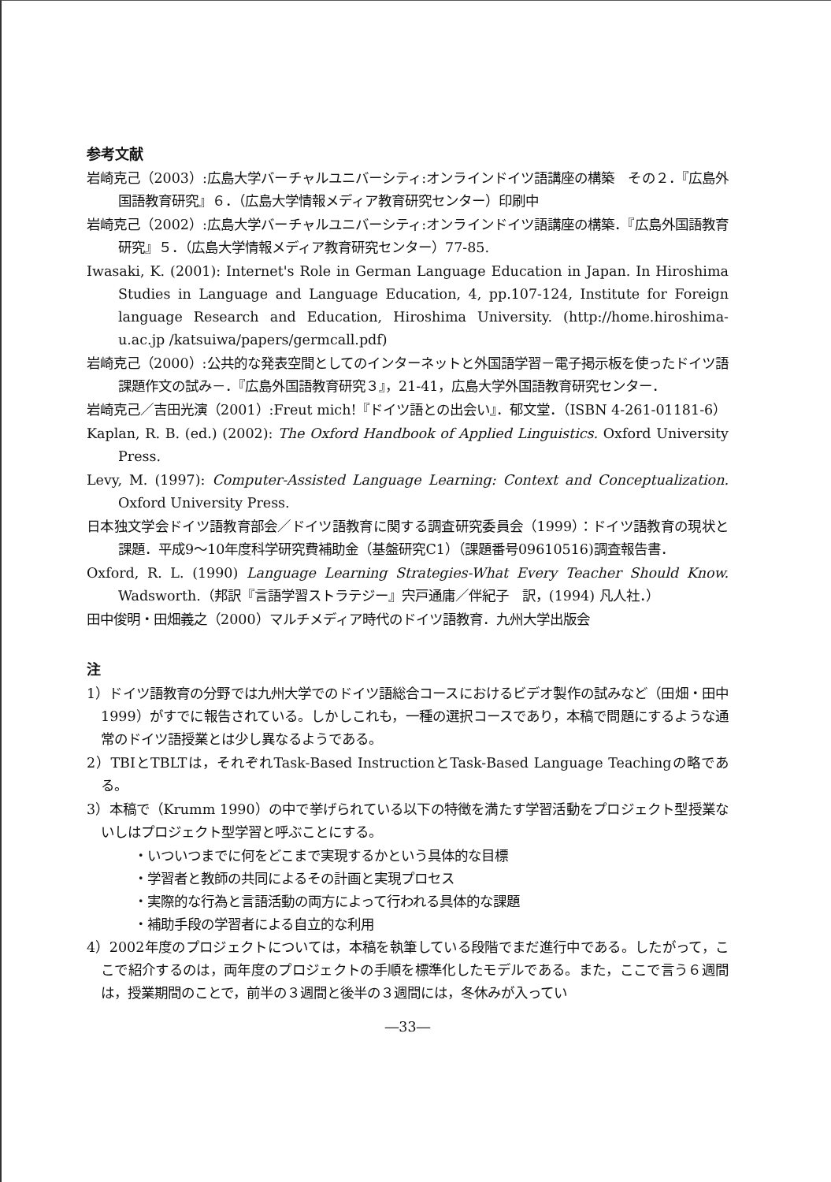参考文献
岩崎克己（2003）:広島大学バーチャルユニバーシティ:オンラインドイツ語講座の構築　その２．『広島外国語教育研究』６．（広島大学情報メディア教育研究センター）印刷中
岩崎克己（2002）:広島大学バーチャルユニバーシティ:オンラインドイツ語講座の構築．『広島外国語教育研究』５．（広島大学情報メディア教育研究センター）77-85.
Iwasaki, K. (2001): Internet's Role in German Language Education in Japan. In Hiroshima Studies in Language and Language Education, 4, pp.107-124, Institute for Foreign language Research and Education, Hiroshima University. (http://home.hiroshima-u.ac.jp /katsuiwa/papers/germcall.pdf)
岩崎克己（2000）:公共的な発表空間としてのインターネットと外国語学習－電子掲示板を使ったドイツ語課題作文の試み－．『広島外国語教育研究３』，21-41，広島大学外国語教育研究センター．
岩崎克己／吉田光演（2001）:Freut mich!『ドイツ語との出会い』．郁文堂．（ISBN 4-261-01181-6）
Kaplan, R. B. (ed.) (2002): The Oxford Handbook of Applied Linguistics. Oxford University Press.
Levy, M. (1997): Computer-Assisted Language Learning: Context and Conceptualization. Oxford University Press.
日本独文学会ドイツ語教育部会／ドイツ語教育に関する調査研究委員会（1999）：ドイツ語教育の現状と課題．平成9～10年度科学研究費補助金（基盤研究C1）（課題番号09610516)調査報告書．
Oxford, R. L. (1990) Language Learning Strategies-What Every Teacher Should Know. Wadsworth.（邦訳『言語学習ストラテジー』宍戸通庸／伴紀子　訳，(1994) 凡人社．）
田中俊明・田畑義之（2000）マルチメディア時代のドイツ語教育．九州大学出版会
注
1）ドイツ語教育の分野では九州大学でのドイツ語総合コースにおけるビデオ製作の試みなど（田畑・田中 1999）がすでに報告されている。しかしこれも，一種の選択コースであり，本稿で問題にするような通常のドイツ語授業とは少し異なるようである。
2）TBIとTBLTは，それぞれTask-Based InstructionとTask-Based Language Teachingの略である。
3）本稿で（Krumm 1990）の中で挙げられている以下の特徴を満たす学習活動をプロジェクト型授業ないしはプロジェクト型学習と呼ぶことにする。
・いついつまでに何をどこまで実現するかという具体的な目標
・学習者と教師の共同によるその計画と実現プロセス
・実際的な行為と言語活動の両方によって行われる具体的な課題
・補助手段の学習者による自立的な利用
4）2002年度のプロジェクトについては，本稿を執筆している段階でまだ進行中である。したがって，ここで紹介するのは，両年度のプロジェクトの手順を標準化したモデルである。また，ここで言う６週間は，授業期間のことで，前半の３週間と後半の３週間には，冬休みが入ってい
―33―